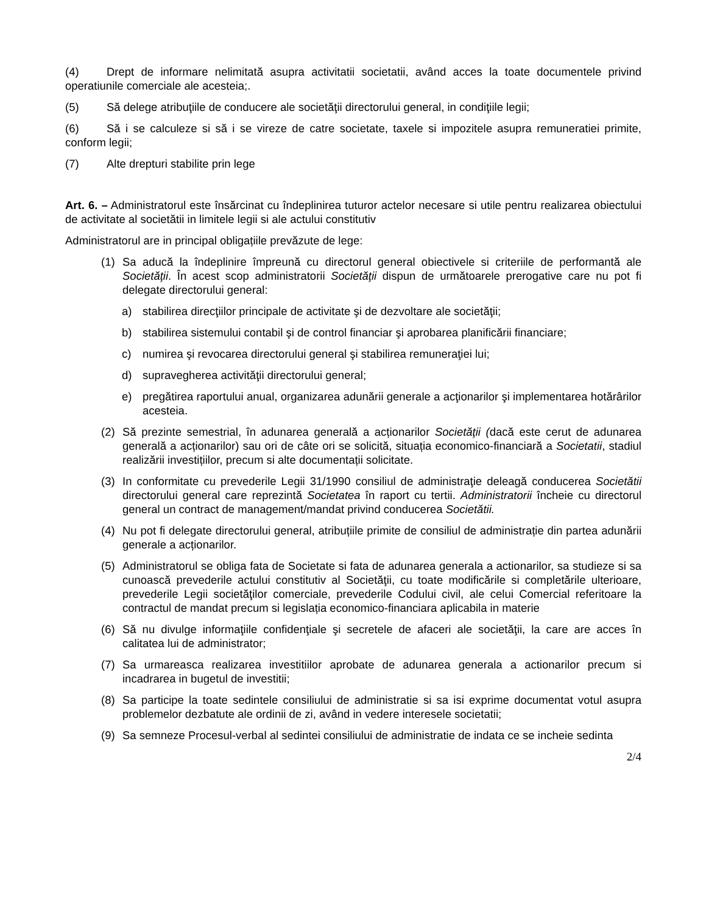(4) Drept de informare nelimitată asupra activitatii societatii, având acces la toate documentele privind operatiunile comerciale ale acesteia;.
(5) Să delege atribuţiile de conducere ale societăţii directorului general, in condiţiile legii;
(6) Să i se calculeze si să i se vireze de catre societate, taxele si impozitele asupra remuneratiei primite, conform legii;
(7) Alte drepturi stabilite prin lege
Art. 6. – Administratorul este însărcinat cu îndeplinirea tuturor actelor necesare si utile pentru realizarea obiectului de activitate al societătii in limitele legii si ale actului constitutiv
Administratorul are in principal obligațiile prevăzute de lege:
(1) Sa aducă la îndeplinire împreună cu directorul general obiectivele si criteriile de performantă ale Societăţii. În acest scop administratorii Societăţii dispun de următoarele prerogative care nu pot fi delegate directorului general:
a) stabilirea direcţiilor principale de activitate şi de dezvoltare ale societăţii;
b) stabilirea sistemului contabil şi de control financiar şi aprobarea planificării financiare;
c) numirea şi revocarea directorului general şi stabilirea remuneraţiei lui;
d) supravegherea activităţii directorului general;
e) pregătirea raportului anual, organizarea adunării generale a acţionarilor şi implementarea hotărârilor acesteia.
(2) Să prezinte semestrial, în adunarea generală a acționarilor Societăţii (dacă este cerut de adunarea generală a acționarilor) sau ori de câte ori se solicită, situația economico-financiară a Societatii, stadiul realizării investițiilor, precum si alte documentații solicitate.
(3) In conformitate cu prevederile Legii 31/1990 consiliul de administraţie deleagă conducerea Societătii directorului general care reprezintă Societatea în raport cu tertii. Administratorii încheie cu directorul general un contract de management/mandat privind conducerea Societătii.
(4) Nu pot fi delegate directorului general, atribuțiile primite de consiliul de administrație din partea adunării generale a acționarilor.
(5) Administratorul se obliga fata de Societate si fata de adunarea generala a actionarilor, sa studieze si sa cunoască prevederile actului constitutiv al Societăţii, cu toate modificările si completările ulterioare, prevederile Legii societăţilor comerciale, prevederile Codului civil, ale celui Comercial referitoare la contractul de mandat precum si legislația economico-financiara aplicabila in materie
(6) Să nu divulge informaţiile confidenţiale şi secretele de afaceri ale societăţii, la care are acces în calitatea lui de administrator;
(7) Sa urmareasca realizarea investitiilor aprobate de adunarea generala a actionarilor precum si incadrarea in bugetul de investitii;
(8) Sa participe la toate sedintele consiliului de administratie si sa isi exprime documentat votul asupra problemelor dezbatute ale ordinii de zi, având in vedere interesele societatii;
(9) Sa semneze Procesul-verbal al sedintei consiliului de administratie de indata ce se incheie sedinta
2/4